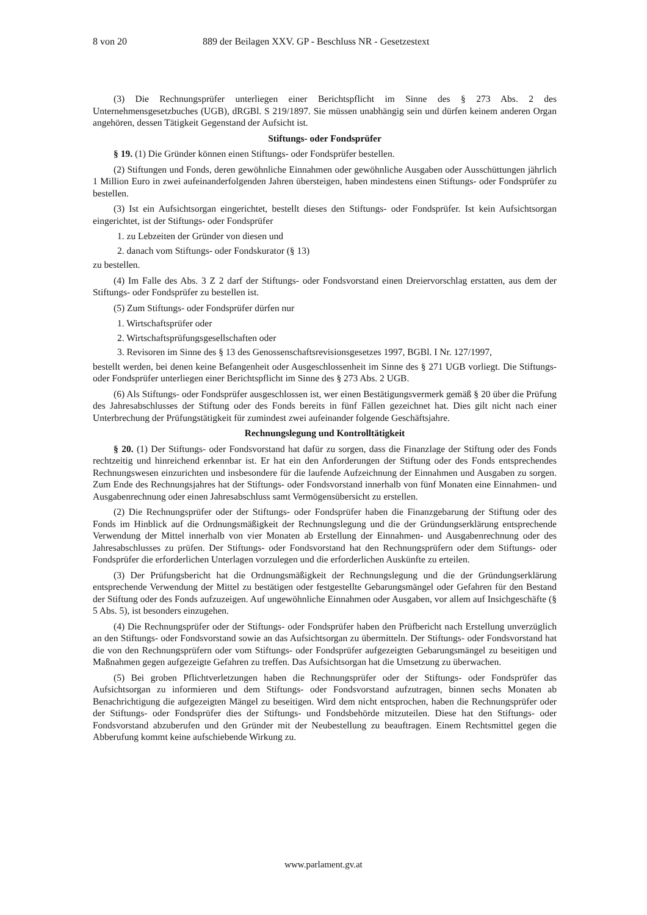8 von 20 889 der Beilagen XXV. GP - Beschluss NR - Gesetzestext
(3) Die Rechnungsprüfer unterliegen einer Berichtspflicht im Sinne des § 273 Abs. 2 des Unternehmensgesetzbuches (UGB), dRGBl. S 219/1897. Sie müssen unabhängig sein und dürfen keinem anderen Organ angehören, dessen Tätigkeit Gegenstand der Aufsicht ist.
Stiftungs- oder Fondsprüfer
§ 19. (1) Die Gründer können einen Stiftungs- oder Fondsprüfer bestellen.
(2) Stiftungen und Fonds, deren gewöhnliche Einnahmen oder gewöhnliche Ausgaben oder Ausschüttungen jährlich 1 Million Euro in zwei aufeinanderfolgenden Jahren übersteigen, haben mindestens einen Stiftungs- oder Fondsprüfer zu bestellen.
(3) Ist ein Aufsichtsorgan eingerichtet, bestellt dieses den Stiftungs- oder Fondsprüfer. Ist kein Aufsichtsorgan eingerichtet, ist der Stiftungs- oder Fondsprüfer
1. zu Lebzeiten der Gründer von diesen und
2. danach vom Stiftungs- oder Fondskurator (§ 13)
zu bestellen.
(4) Im Falle des Abs. 3 Z 2 darf der Stiftungs- oder Fondsvorstand einen Dreiervorschlag erstatten, aus dem der Stiftungs- oder Fondsprüfer zu bestellen ist.
(5) Zum Stiftungs- oder Fondsprüfer dürfen nur
1. Wirtschaftsprüfer oder
2. Wirtschaftsprüfungsgesellschaften oder
3. Revisoren im Sinne des § 13 des Genossenschaftsrevisionsgesetzes 1997, BGBl. I Nr. 127/1997,
bestellt werden, bei denen keine Befangenheit oder Ausgeschlossenheit im Sinne des § 271 UGB vorliegt. Die Stiftungs- oder Fondsprüfer unterliegen einer Berichtspflicht im Sinne des § 273 Abs. 2 UGB.
(6) Als Stiftungs- oder Fondsprüfer ausgeschlossen ist, wer einen Bestätigungsvermerk gemäß § 20 über die Prüfung des Jahresabschlusses der Stiftung oder des Fonds bereits in fünf Fällen gezeichnet hat. Dies gilt nicht nach einer Unterbrechung der Prüfungstätigkeit für zumindest zwei aufeinander folgende Geschäftsjahre.
Rechnungslegung und Kontrolltätigkeit
§ 20. (1) Der Stiftungs- oder Fondsvorstand hat dafür zu sorgen, dass die Finanzlage der Stiftung oder des Fonds rechtzeitig und hinreichend erkennbar ist. Er hat ein den Anforderungen der Stiftung oder des Fonds entsprechendes Rechnungswesen einzurichten und insbesondere für die laufende Aufzeichnung der Einnahmen und Ausgaben zu sorgen. Zum Ende des Rechnungsjahres hat der Stiftungs- oder Fondsvorstand innerhalb von fünf Monaten eine Einnahmen- und Ausgabenrechnung oder einen Jahresabschluss samt Vermögensübersicht zu erstellen.
(2) Die Rechnungsprüfer oder der Stiftungs- oder Fondsprüfer haben die Finanzgebarung der Stiftung oder des Fonds im Hinblick auf die Ordnungsmäßigkeit der Rechnungslegung und die der Gründungserklärung entsprechende Verwendung der Mittel innerhalb von vier Monaten ab Erstellung der Einnahmen- und Ausgabenrechnung oder des Jahresabschlusses zu prüfen. Der Stiftungs- oder Fondsvorstand hat den Rechnungsprüfern oder dem Stiftungs- oder Fondsprüfer die erforderlichen Unterlagen vorzulegen und die erforderlichen Auskünfte zu erteilen.
(3) Der Prüfungsbericht hat die Ordnungsmäßigkeit der Rechnungslegung und die der Gründungserklärung entsprechende Verwendung der Mittel zu bestätigen oder festgestellte Gebarungsmängel oder Gefahren für den Bestand der Stiftung oder des Fonds aufzuzeigen. Auf ungewöhnliche Einnahmen oder Ausgaben, vor allem auf Insichgeschäfte (§ 5 Abs. 5), ist besonders einzugehen.
(4) Die Rechnungsprüfer oder der Stiftungs- oder Fondsprüfer haben den Prüfbericht nach Erstellung unverzüglich an den Stiftungs- oder Fondsvorstand sowie an das Aufsichtsorgan zu übermitteln. Der Stiftungs- oder Fondsvorstand hat die von den Rechnungsprüfern oder vom Stiftungs- oder Fondsprüfer aufgezeigten Gebarungsmängel zu beseitigen und Maßnahmen gegen aufgezeigte Gefahren zu treffen. Das Aufsichtsorgan hat die Umsetzung zu überwachen.
(5) Bei groben Pflichtverletzungen haben die Rechnungsprüfer oder der Stiftungs- oder Fondsprüfer das Aufsichtsorgan zu informieren und dem Stiftungs- oder Fondsvorstand aufzutragen, binnen sechs Monaten ab Benachrichtigung die aufgezeigten Mängel zu beseitigen. Wird dem nicht entsprochen, haben die Rechnungsprüfer oder der Stiftungs- oder Fondsprüfer dies der Stiftungs- und Fondsbehörde mitzuteilen. Diese hat den Stiftungs- oder Fondsvorstand abzuberufen und den Gründer mit der Neubestellung zu beauftragen. Einem Rechtsmittel gegen die Abberufung kommt keine aufschiebende Wirkung zu.
www.parlament.gv.at